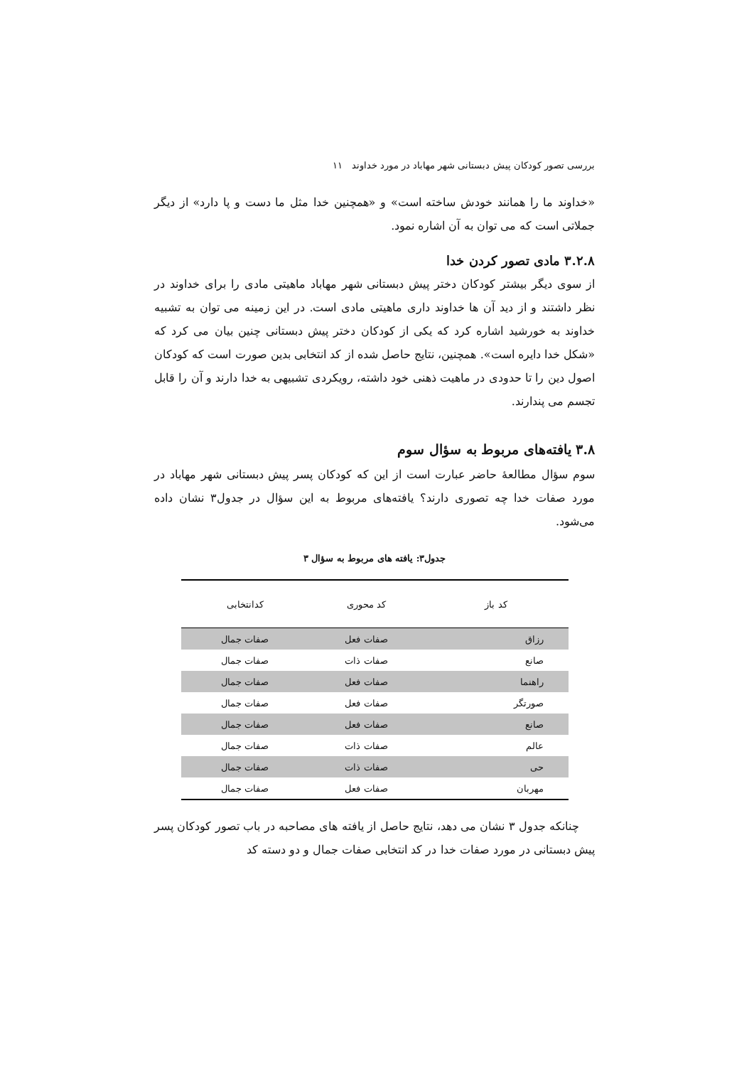بررسی تصور کودکان پیش دبستانی شهر مهاباد در مورد خداوند ۱۱
«خداوند ما را همانند خودش ساخته است» و «همچنین خدا مثل ما دست و پا دارد» از دیگر جملاتی است که می توان به آن اشاره نمود.
۳.۲.۸ مادی تصور کردن خدا
از سوی دیگر بیشتر کودکان دختر پیش دبستانی شهر مهاباد ماهیتی مادی را برای خداوند در نظر داشتند و از دید آن ها خداوند داری ماهیتی مادی است. در این زمینه می توان به تشبیه خداوند به خورشید اشاره کرد که یکی از کودکان دختر پیش دبستانی چنین بیان می کرد که «شکل خدا دایره است». همچنین، نتایج حاصل شده از کد انتخابی بدین صورت است که کودکان اصول دین را تا حدودی در ماهیت ذهنی خود داشته، رویکردی تشبیهی به خدا دارند و آن را قابل تجسم می پندارند.
۳.۸ یافته‌های مربوط به سؤال سوم
سوم سؤال مطالعۀ حاضر عبارت است از این که کودکان پسر پیش دبستانی شهر مهاباد در مورد صفات خدا چه تصوری دارند؟ یافته‌های مربوط به این سؤال در جدول۳ نشان داده می‌شود.
جدول۳: یافته های مربوط به سؤال ۳
| کد باز | کد محوری | کدانتخابی |
| --- | --- | --- |
| رزاق | صفات فعل | صفات جمال |
| صانع | صفات ذات | صفات جمال |
| راهنما | صفات فعل | صفات جمال |
| صورتگر | صفات فعل | صفات جمال |
| صانع | صفات فعل | صفات جمال |
| عالم | صفات ذات | صفات جمال |
| حی | صفات ذات | صفات جمال |
| مهربان | صفات فعل | صفات جمال |
چنانکه جدول ۳ نشان می دهد، نتایج حاصل از یافته های مصاحبه در باب تصور کودکان پسر پیش دبستانی در مورد صفات خدا در کد انتخابی صفات جمال و دو دسته کد